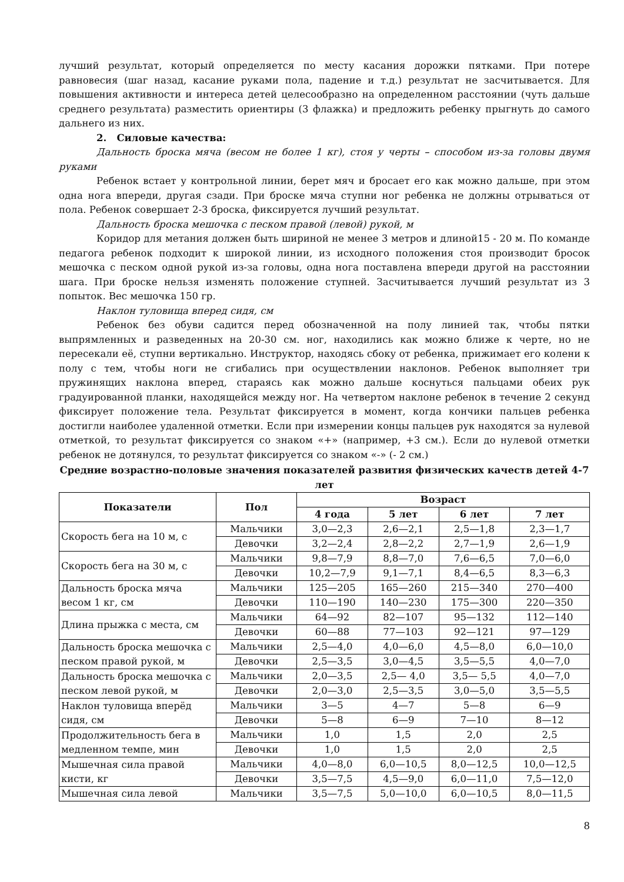лучший результат, который определяется по месту касания дорожки пятками. При потере равновесия (шаг назад, касание руками пола, падение и т.д.) результат не засчитывается. Для повышения активности и интереса детей целесообразно на определенном расстоянии (чуть дальше среднего результата) разместить ориентиры (3 флажка) и предложить ребенку прыгнуть до самого дальнего из них.
2. Силовые качества:
Дальность броска мяча (весом не более 1 кг), стоя у черты – способом из-за головы двумя руками
Ребенок встает у контрольной линии, берет мяч и бросает его как можно дальше, при этом одна нога впереди, другая сзади. При броске мяча ступни ног ребенка не должны отрываться от пола. Ребенок совершает 2-3 броска, фиксируется лучший результат.
Дальность броска мешочка с песком правой (левой) рукой, м
Коридор для метания должен быть шириной не менее 3 метров и длиной15 - 20 м. По команде педагога ребенок подходит к широкой линии, из исходного положения стоя производит бросок мешочка с песком одной рукой из-за головы, одна нога поставлена впереди другой на расстоянии шага. При броске нельзя изменять положение ступней. Засчитывается лучший результат из 3 попыток. Вес мешочка 150 гр.
Наклон туловища вперед сидя, см
Ребенок без обуви садится перед обозначенной на полу линией так, чтобы пятки выпрямленных и разведенных на 20-30 см. ног, находились как можно ближе к черте, но не пересекали её, ступни вертикально. Инструктор, находясь сбоку от ребенка, прижимает его колени к полу с тем, чтобы ноги не сгибались при осуществлении наклонов. Ребенок выполняет три пружинящих наклона вперед, стараясь как можно дальше коснуться пальцами обеих рук градуированной планки, находящейся между ног. На четвертом наклоне ребенок в течение 2 секунд фиксирует положение тела. Результат фиксируется в момент, когда кончики пальцев ребенка достигли наиболее удаленной отметки. Если при измерении концы пальцев рук находятся за нулевой отметкой, то результат фиксируется со знаком «+» (например, +3 см.). Если до нулевой отметки ребенок не дотянулся, то результат фиксируется со знаком «-» (- 2 см.)
Средние возрастно-половые значения показателей развития физических качеств детей 4-7 лет
| Показатели | Пол | Возраст | | | |
| --- | --- | --- | --- | --- | --- |
| | | 4 года | 5 лет | 6 лет | 7 лет |
| Скорость бега на 10 м, с | Мальчики | 3,0—2,3 | 2,6—2,1 | 2,5—1,8 | 2,3—1,7 |
| | Девочки | 3,2—2,4 | 2,8—2,2 | 2,7—1,9 | 2,6—1,9 |
| Скорость бега на 30 м, с | Мальчики | 9,8—7,9 | 8,8—7,0 | 7,6—6,5 | 7,0—6,0 |
| | Девочки | 10,2—7,9 | 9,1—7,1 | 8,4—6,5 | 8,3—6,3 |
| Дальность броска мяча весом 1 кг, см | Мальчики | 125—205 | 165—260 | 215—340 | 270—400 |
| | Девочки | 110—190 | 140—230 | 175—300 | 220—350 |
| Длина прыжка с места, см | Мальчики | 64—92 | 82—107 | 95—132 | 112—140 |
| | Девочки | 60—88 | 77—103 | 92—121 | 97—129 |
| Дальность броска мешочка с песком правой рукой, м | Мальчики | 2,5—4,0 | 4,0—6,0 | 4,5—8,0 | 6,0—10,0 |
| | Девочки | 2,5—3,5 | 3,0—4,5 | 3,5—5,5 | 4,0—7,0 |
| Дальность броска мешочка с песком левой рукой, м | Мальчики | 2,0—3,5 | 2,5— 4,0 | 3,5— 5,5 | 4,0—7,0 |
| | Девочки | 2,0—3,0 | 2,5—3,5 | 3,0—5,0 | 3,5—5,5 |
| Наклон туловища вперёд сидя, см | Мальчики | 3—5 | 4—7 | 5—8 | 6—9 |
| | Девочки | 5—8 | 6—9 | 7—10 | 8—12 |
| Продолжительность бега в медленном темпе, мин | Мальчики | 1,0 | 1,5 | 2,0 | 2,5 |
| | Девочки | 1,0 | 1,5 | 2,0 | 2,5 |
| Мышечная сила правой кисти, кг | Мальчики | 4,0—8,0 | 6,0—10,5 | 8,0—12,5 | 10,0—12,5 |
| | Девочки | 3,5—7,5 | 4,5—9,0 | 6,0—11,0 | 7,5—12,0 |
| Мышечная сила левой | Мальчики | 3,5—7,5 | 5,0—10,0 | 6,0—10,5 | 8,0—11,5 |
8